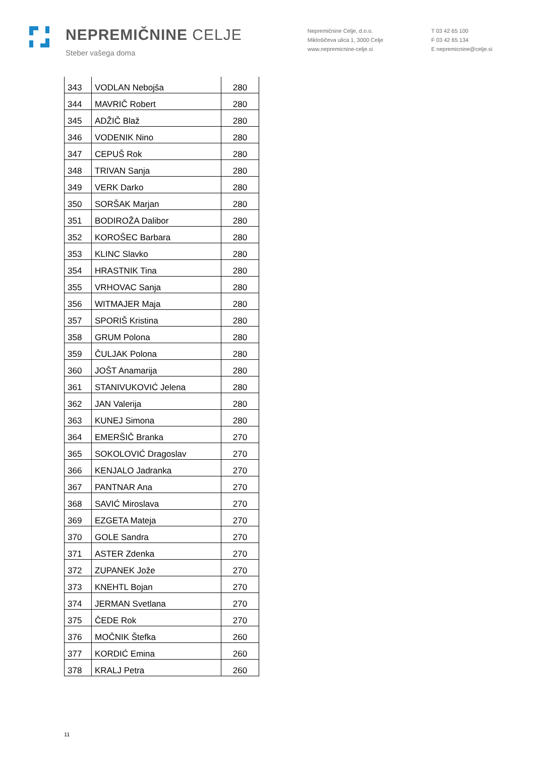NEPREMIČNINE CELJE
Steber vašega doma
Nepremičnine Celje, d.o.o.
Miklošičeva ulica 1, 3000 Celje
www.nepremicnine-celje.si
T 03 42 65 100
F 03 42 65 134
E nepremicnine@celje.si
| 343 | VODLAN Nebojša | 280 |
| 344 | MAVRIČ Robert | 280 |
| 345 | ADŽIČ Blaž | 280 |
| 346 | VODENIK Nino | 280 |
| 347 | CEPUŠ Rok | 280 |
| 348 | TRIVAN Sanja | 280 |
| 349 | VERK Darko | 280 |
| 350 | SORŠAK Marjan | 280 |
| 351 | BODIROŽA Dalibor | 280 |
| 352 | KOROŠEC Barbara | 280 |
| 353 | KLINC Slavko | 280 |
| 354 | HRASTNIK Tina | 280 |
| 355 | VRHOVAC Sanja | 280 |
| 356 | WITMAJER Maja | 280 |
| 357 | SPORIŠ Kristina | 280 |
| 358 | GRUM Polona | 280 |
| 359 | ČULJAK Polona | 280 |
| 360 | JOŠT Anamarija | 280 |
| 361 | STANIVUKOVIĆ Jelena | 280 |
| 362 | JAN Valerija | 280 |
| 363 | KUNEJ Simona | 280 |
| 364 | EMERŠIČ Branka | 270 |
| 365 | SOKOLOVIĆ Dragoslav | 270 |
| 366 | KENJALO Jadranka | 270 |
| 367 | PANTNAR Ana | 270 |
| 368 | SAVIĆ Miroslava | 270 |
| 369 | EZGETA Mateja | 270 |
| 370 | GOLE Sandra | 270 |
| 371 | ASTER Zdenka | 270 |
| 372 | ZUPANEK Jože | 270 |
| 373 | KNEHTL Bojan | 270 |
| 374 | JERMAN Svetlana | 270 |
| 375 | ČEDE Rok | 270 |
| 376 | MOČNIK Štefka | 260 |
| 377 | KORDIĆ Emina | 260 |
| 378 | KRALJ Petra | 260 |
11